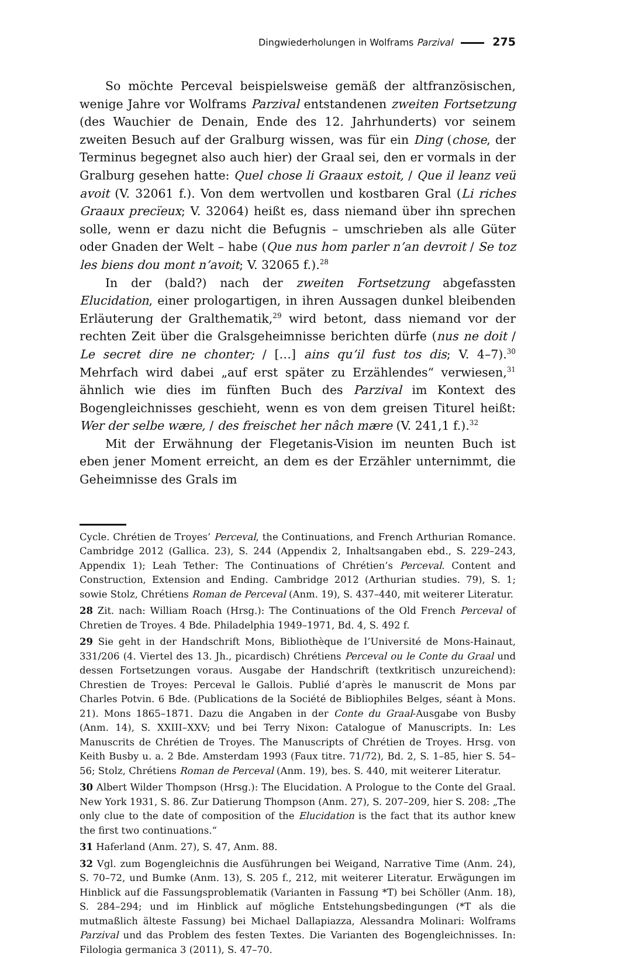Dingwiederholungen in Wolframs Parzival 275
So möchte Perceval beispielsweise gemäß der altfranzösischen, wenige Jahre vor Wolframs Parzival entstandenen zweiten Fortsetzung (des Wauchier de Denain, Ende des 12. Jahrhunderts) vor seinem zweiten Besuch auf der Gralburg wissen, was für ein Ding (chose, der Terminus begegnet also auch hier) der Graal sei, den er vormals in der Gralburg gesehen hatte: Quel chose li Graaux estoit, / Que il leanz veü avoit (V. 32061 f.). Von dem wertvollen und kostbaren Gral (Li riches Graaux precïeux; V. 32064) heißt es, dass niemand über ihn sprechen solle, wenn er dazu nicht die Befugnis – umschrieben als alle Güter oder Gnaden der Welt – habe (Que nus hom parler n’an devroit / Se toz les biens dou mont n’avoit; V. 32065 f.).<sup>28</sup>
In der (bald?) nach der zweiten Fortsetzung abgefassten Elucidation, einer prologartigen, in ihren Aussagen dunkel bleibenden Erläuterung der Gralthematik,<sup>29</sup> wird betont, dass niemand vor der rechten Zeit über die Gralsgeheimnisse berichten dürfe (nus ne doit / Le secret dire ne chonter; / […] ains qu’il fust tos dis; V. 4–7).<sup>30</sup> Mehrfach wird dabei „auf erst später zu Erzählendes“ verwiesen,<sup>31</sup> ähnlich wie dies im fünften Buch des Parzival im Kontext des Bogengleichnisses geschieht, wenn es von dem greisen Titurel heißt: Wer der selbe wære, / des freischet her nâch mære (V. 241,1 f.).<sup>32</sup>
Mit der Erwähnung der Flegetanis-Vision im neunten Buch ist eben jener Moment erreicht, an dem es der Erzähler unternimmt, die Geheimnisse des Grals im
Cycle. Chrétien de Troyes’ Perceval, the Continuations, and French Arthurian Romance. Cambridge 2012 (Gallica. 23), S. 244 (Appendix 2, Inhaltsangaben ebd., S. 229–243, Appendix 1); Leah Tether: The Continuations of Chrétien’s Perceval. Content and Construction, Extension and Ending. Cambridge 2012 (Arthurian studies. 79), S. 1; sowie Stolz, Chrétiens Roman de Perceval (Anm. 19), S. 437–440, mit weiterer Literatur.
28 Zit. nach: William Roach (Hrsg.): The Continuations of the Old French Perceval of Chretien de Troyes. 4 Bde. Philadelphia 1949–1971, Bd. 4, S. 492 f.
29 Sie geht in der Handschrift Mons, Bibliothèque de l’Université de Mons-Hainaut, 331/206 (4. Viertel des 13. Jh., picardisch) Chrétiens Perceval ou le Conte du Graal und dessen Fortsetzungen voraus. Ausgabe der Handschrift (textkritisch unzureichend): Chrestien de Troyes: Perceval le Gallois. Publié d’après le manuscrit de Mons par Charles Potvin. 6 Bde. (Publications de la Société de Bibliophiles Belges, séant à Mons. 21). Mons 1865–1871. Dazu die Angaben in der Conte du Graal-Ausgabe von Busby (Anm. 14), S. XXIII–XXV; und bei Terry Nixon: Catalogue of Manuscripts. In: Les Manuscrits de Chrétien de Troyes. The Manuscripts of Chrétien de Troyes. Hrsg. von Keith Busby u. a. 2 Bde. Amsterdam 1993 (Faux titre. 71/72), Bd. 2, S. 1–85, hier S. 54–56; Stolz, Chrétiens Roman de Perceval (Anm. 19), bes. S. 440, mit weiterer Literatur.
30 Albert Wilder Thompson (Hrsg.): The Elucidation. A Prologue to the Conte del Graal. New York 1931, S. 86. Zur Datierung Thompson (Anm. 27), S. 207–209, hier S. 208: „The only clue to the date of composition of the Elucidation is the fact that its author knew the first two continuations.“
31 Haferland (Anm. 27), S. 47, Anm. 88.
32 Vgl. zum Bogengleichnis die Ausführungen bei Weigand, Narrative Time (Anm. 24), S. 70–72, und Bumke (Anm. 13), S. 205 f., 212, mit weiterer Literatur. Erwägungen im Hinblick auf die Fassungsproblematik (Varianten in Fassung *T) bei Schöller (Anm. 18), S. 284–294; und im Hinblick auf mögliche Entstehungsbedingungen (*T als die mutmaßlich älteste Fassung) bei Michael Dallapiazza, Alessandra Molinari: Wolframs Parzival und das Problem des festen Textes. Die Varianten des Bogengleichnisses. In: Filologia germanica 3 (2011), S. 47–70.